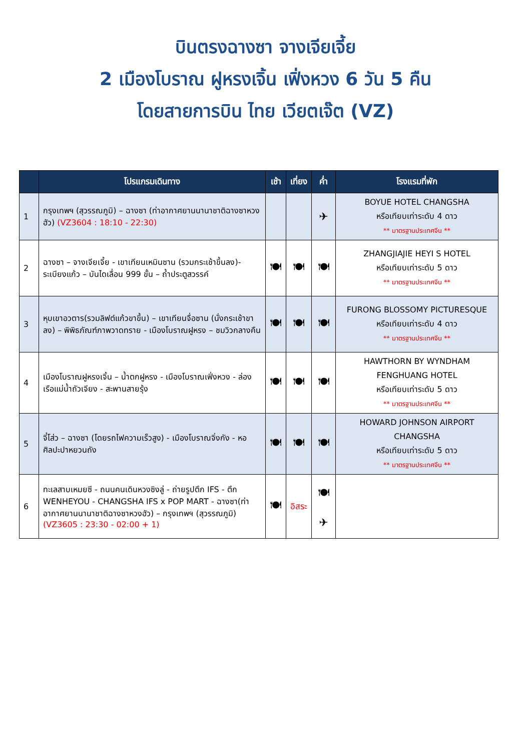บินตรงฉางซา จางเจียเจี้ย
2 เมืองโบราณ ฝูหรงเจิ้น เฟิ่งหวง 6 วัน 5 คืน
โดยสายการบิน ไทย เวียตเจ๊ต (VZ)
| | โปรแกรมเดินทาง | เช้า | เที่ยง | ค่ำ | โรงแรมที่พัก |
| --- | --- | --- | --- | --- | --- |
| 1 | กรุงเทพฯ (สุวรรณภูมิ) – ฉางซา (ท่าอากาศยานนานาชาติฉางซาหวงฮัว) (VZ3604 : 18:10 - 22:30) | | | ✈ | BOYUE HOTEL CHANGSHA หรือเทียบเท่าระดับ 4 ดาว ** มาตรฐานประเทศจีน ** |
| 2 | ฉางซา – จางเจียเจี้ย - เขาเทียนเหมินซาน (รวมกระเช้าขึ้นลง)- ระเบียงแก้ว – บันไดเลื่อน 999 ขั้น – ถ้ำประตูสวรรค์ | 🍽 | 🍽 | 🍽 | ZHANGJIAJIE HEYI S HOTEL หรือเทียบเท่าระดับ 5 ดาว ** มาตรฐานประเทศจีน ** |
| 3 | หุบเขาอวตาร(รวมลิฟต์แก้วขาขึ้น) – เขาเทียนจื่อซาน (นั่งกระเช้าขาลง) – พิพิธภัณฑ์ภาพวาดทราย - เมืองโบราณฝูหรง – ชมวิวกลางคืน | 🍽 | 🍽 | 🍽 | FURONG BLOSSOMY PICTURESQUE หรือเทียบเท่าระดับ 4 ดาว ** มาตรฐานประเทศจีน ** |
| 4 | เมืองโบราณฝูหรงเจิ้น – น้ำตกฝูหรง - เมืองโบราณเฟิ่งหวง - ล่องเรือแม่น้ำถัวเจียง - สะพานสายรุ้ง | 🍽 | 🍽 | 🍽 | HAWTHORN BY WYNDHAM FENGHUANG HOTEL หรือเทียบเท่าระดับ 5 ดาว ** มาตรฐานประเทศจีน ** |
| 5 | จี๋โส่ว – ฉางซา (โดยรถไฟความเร็วสูง) - เมืองโบราณจิ่งกัง - หอศิลปะปาหยวนถัง | 🍽 | 🍽 | 🍽 | HOWARD JOHNSON AIRPORT CHANGSHA หรือเทียบเท่าระดับ 5 ดาว ** มาตรฐานประเทศจีน ** |
| 6 | ทะเลสาบเหมยซี - ถนนคนเดินหวงซิงลู่ - ถ่ายรูปตึก IFS - ตึก WENHEYOU - CHANGSHA IFS x POP MART - ฉางซา(ท่าอากาศยานนานาชาติฉางซาหวงฮัว) – กรุงเทพฯ (สุวรรณภูมิ) (VZ3605 : 23:30 - 02:00 + 1) | 🍽 | อิสระ | 🍽 ✈ | |